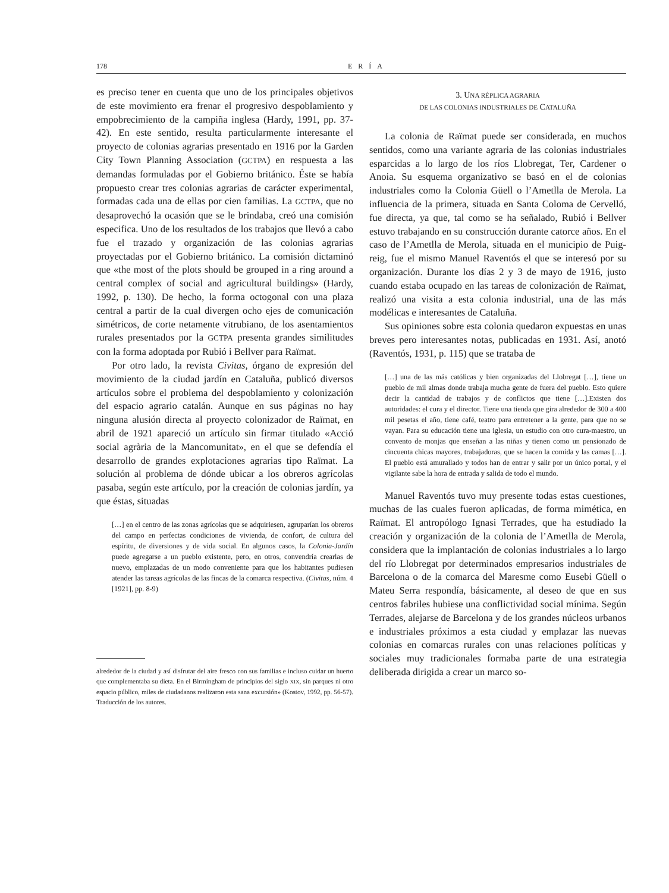178 ERÍA
es preciso tener en cuenta que uno de los principales objetivos de este movimiento era frenar el progresivo despoblamiento y empobrecimiento de la campiña inglesa (Hardy, 1991, pp. 37-42). En este sentido, resulta particularmente interesante el proyecto de colonias agrarias presentado en 1916 por la Garden City Town Planning Association (GCTPA) en respuesta a las demandas formuladas por el Gobierno británico. Éste se había propuesto crear tres colonias agrarias de carácter experimental, formadas cada una de ellas por cien familias. La GCTPA, que no desaprovechó la ocasión que se le brindaba, creó una comisión especifica. Uno de los resultados de los trabajos que llevó a cabo fue el trazado y organización de las colonias agrarias proyectadas por el Gobierno británico. La comisión dictaminó que «the most of the plots should be grouped in a ring around a central complex of social and agricultural buildings» (Hardy, 1992, p. 130). De hecho, la forma octogonal con una plaza central a partir de la cual divergen ocho ejes de comunicación simétricos, de corte netamente vitrubiano, de los asentamientos rurales presentados por la GCTPA presenta grandes similitudes con la forma adoptada por Rubió i Bellver para Raïmat.
Por otro lado, la revista Civitas, órgano de expresión del movimiento de la ciudad jardín en Cataluña, publicó diversos artículos sobre el problema del despoblamiento y colonización del espacio agrario catalán. Aunque en sus páginas no hay ninguna alusión directa al proyecto colonizador de Raïmat, en abril de 1921 apareció un artículo sin firmar titulado «Acció social agrària de la Mancomunitat», en el que se defendía el desarrollo de grandes explotaciones agrarias tipo Raïmat. La solución al problema de dónde ubicar a los obreros agrícolas pasaba, según este artículo, por la creación de colonias jardín, ya que éstas, situadas
[…] en el centro de las zonas agrícolas que se adquiriesen, agruparían los obreros del campo en perfectas condiciones de vivienda, de confort, de cultura del espíritu, de diversiones y de vida social. En algunos casos, la Colonia-Jardín puede agregarse a un pueblo existente, pero, en otros, convendría crearlas de nuevo, emplazadas de un modo conveniente para que los habitantes pudiesen atender las tareas agrícolas de las fincas de la comarca respectiva. (Civitas, núm. 4 [1921], pp. 8-9)
alrededor de la ciudad y así disfrutar del aire fresco con sus familias e incluso cuidar un huerto que complementaba su dieta. En el Birmingham de principios del siglo XIX, sin parques ni otro espacio público, miles de ciudadanos realizaron esta sana excursión» (Kostov, 1992, pp. 56-57). Traducción de los autores.
3. UNA RÉPLICA AGRARIA
DE LAS COLONIAS INDUSTRIALES DE CATALUÑA
La colonia de Raïmat puede ser considerada, en muchos sentidos, como una variante agraria de las colonias industriales esparcidas a lo largo de los ríos Llobregat, Ter, Cardener o Anoia. Su esquema organizativo se basó en el de colonias industriales como la Colonia Güell o l’Ametlla de Merola. La influencia de la primera, situada en Santa Coloma de Cervelló, fue directa, ya que, tal como se ha señalado, Rubió i Bellver estuvo trabajando en su construcción durante catorce años. En el caso de l’Ametlla de Merola, situada en el municipio de Puig-reig, fue el mismo Manuel Raventós el que se interesó por su organización. Durante los días 2 y 3 de mayo de 1916, justo cuando estaba ocupado en las tareas de colonización de Raïmat, realizó una visita a esta colonia industrial, una de las más modélicas e interesantes de Cataluña.
Sus opiniones sobre esta colonia quedaron expuestas en unas breves pero interesantes notas, publicadas en 1931. Así, anotó (Raventós, 1931, p. 115) que se trataba de
[…] una de las más católicas y bien organizadas del Llobregat […], tiene un pueblo de mil almas donde trabaja mucha gente de fuera del pueblo. Esto quiere decir la cantidad de trabajos y de conflictos que tiene […].Existen dos autoridades: el cura y el director. Tiene una tienda que gira alrededor de 300 a 400 mil pesetas el año, tiene café, teatro para entretener a la gente, para que no se vayan. Para su educación tiene una iglesia, un estudio con otro cura-maestro, un convento de monjas que enseñan a las niñas y tienen como un pensionado de cincuenta chicas mayores, trabajadoras, que se hacen la comida y las camas […]. El pueblo está amurallado y todos han de entrar y salir por un único portal, y el vigilante sabe la hora de entrada y salida de todo el mundo.
Manuel Raventós tuvo muy presente todas estas cuestiones, muchas de las cuales fueron aplicadas, de forma mimética, en Raïmat. El antropólogo Ignasi Terrades, que ha estudiado la creación y organización de la colonia de l’Ametlla de Merola, considera que la implantación de colonias industriales a lo largo del río Llobregat por determinados empresarios industriales de Barcelona o de la comarca del Maresme como Eusebi Güell o Mateu Serra respondía, básicamente, al deseo de que en sus centros fabriles hubiese una conflictividad social mínima. Según Terrades, alejarse de Barcelona y de los grandes núcleos urbanos e industriales próximos a esta ciudad y emplazar las nuevas colonias en comarcas rurales con unas relaciones políticas y sociales muy tradicionales formaba parte de una estrategia deliberada dirigida a crear un marco so-